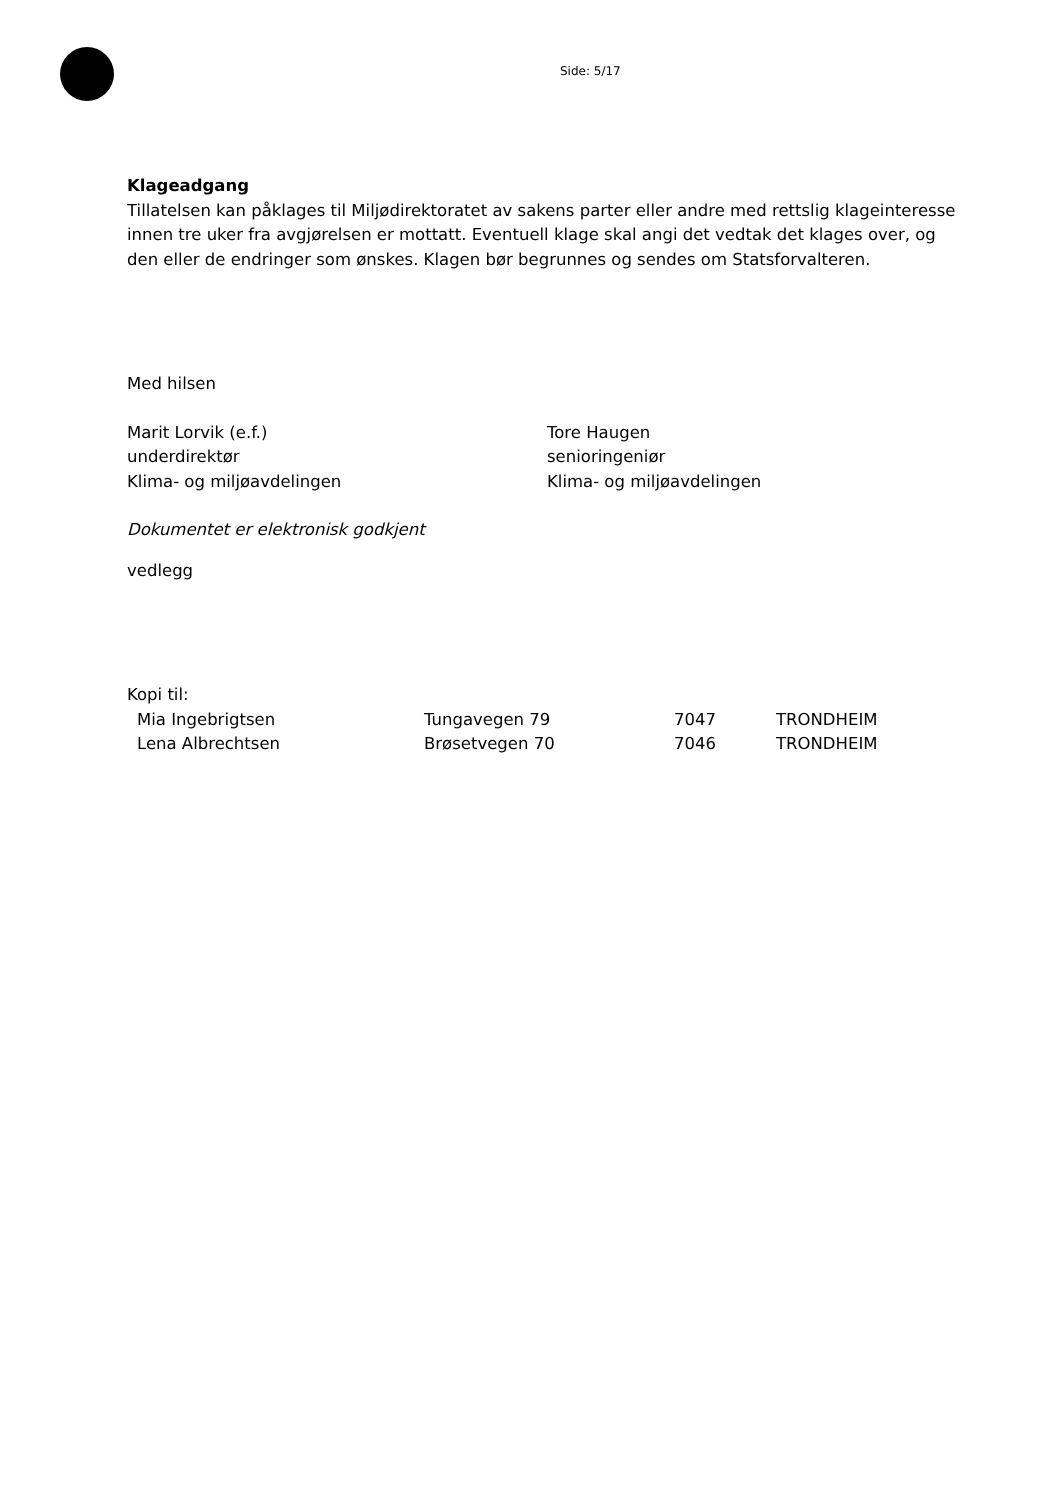Side: 5/17
Klageadgang
Tillatelsen kan påklages til Miljødirektoratet av sakens parter eller andre med rettslig klageinteresse innen tre uker fra avgjørelsen er mottatt. Eventuell klage skal angi det vedtak det klages over, og den eller de endringer som ønskes. Klagen bør begrunnes og sendes om Statsforvalteren.
Med hilsen
Marit Lorvik (e.f.)
underdirektør
Klima- og miljøavdelingen
Tore Haugen
senioringeniør
Klima- og miljøavdelingen
Dokumentet er elektronisk godkjent
vedlegg
Kopi til:
| Mia Ingebrigtsen | Tungavegen 79 | 7047 | TRONDHEIM |
| Lena Albrechtsen | Brøsetvegen 70 | 7046 | TRONDHEIM |